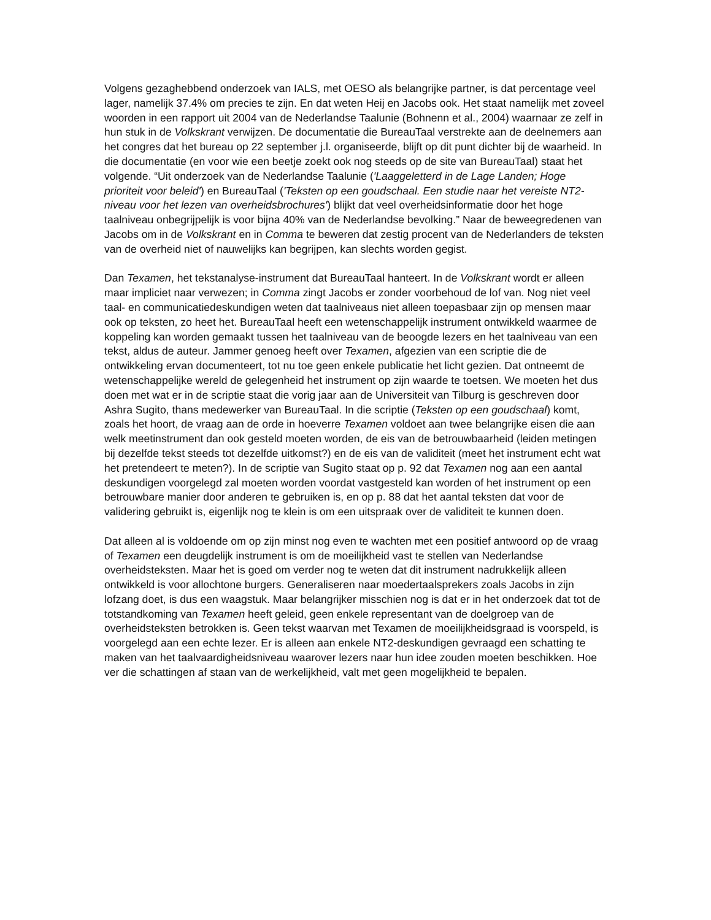Volgens gezaghebbend onderzoek van IALS, met OESO als belangrijke partner, is dat percentage veel lager, namelijk 37.4% om precies te zijn. En dat weten Heij en Jacobs ook. Het staat namelijk met zoveel woorden in een rapport uit 2004 van de Nederlandse Taalunie (Bohnenn et al., 2004) waarnaar ze zelf in hun stuk in de Volkskrant verwijzen. De documentatie die BureauTaal verstrekte aan de deelnemers aan het congres dat het bureau op 22 september j.l. organiseerde, blijft op dit punt dichter bij de waarheid. In die documentatie (en voor wie een beetje zoekt ook nog steeds op de site van BureauTaal) staat het volgende. “Uit onderzoek van de Nederlandse Taalunie ('Laaggeletterd in de Lage Landen; Hoge prioriteit voor beleid') en BureauTaal ('Teksten op een goudschaal. Een studie naar het vereiste NT2-niveau voor het lezen van overheidsbrochures') blijkt dat veel overheidsinformatie door het hoge taalniveau onbegrijpelijk is voor bijna 40% van de Nederlandse bevolking.” Naar de beweegredenen van Jacobs om in de Volkskrant en in Comma te beweren dat zestig procent van de Nederlanders de teksten van de overheid niet of nauwelijks kan begrijpen, kan slechts worden gegist.
Dan Texamen, het tekstanalyse-instrument dat BureauTaal hanteert. In de Volkskrant wordt er alleen maar impliciet naar verwezen; in Comma zingt Jacobs er zonder voorbehoud de lof van. Nog niet veel taal- en communicatiedeskundigen weten dat taalniveaus niet alleen toepasbaar zijn op mensen maar ook op teksten, zo heet het. BureauTaal heeft een wetenschappelijk instrument ontwikkeld waarmee de koppeling kan worden gemaakt tussen het taalniveau van de beoogde lezers en het taalniveau van een tekst, aldus de auteur. Jammer genoeg heeft over Texamen, afgezien van een scriptie die de ontwikkeling ervan documenteert, tot nu toe geen enkele publicatie het licht gezien. Dat ontneemt de wetenschappelijke wereld de gelegenheid het instrument op zijn waarde te toetsen. We moeten het dus doen met wat er in de scriptie staat die vorig jaar aan de Universiteit van Tilburg is geschreven door Ashra Sugito, thans medewerker van BureauTaal. In die scriptie (Teksten op een goudschaal) komt, zoals het hoort, de vraag aan de orde in hoeverre Texamen voldoet aan twee belangrijke eisen die aan welk meetinstrument dan ook gesteld moeten worden, de eis van de betrouwbaarheid (leiden metingen bij dezelfde tekst steeds tot dezelfde uitkomst?) en de eis van de validiteit (meet het instrument echt wat het pretendeert te meten?). In de scriptie van Sugito staat op p. 92 dat Texamen nog aan een aantal deskundigen voorgelegd zal moeten worden voordat vastgesteld kan worden of het instrument op een betrouwbare manier door anderen te gebruiken is, en op p. 88 dat het aantal teksten dat voor de validering gebruikt is, eigenlijk nog te klein is om een uitspraak over de validiteit te kunnen doen.
Dat alleen al is voldoende om op zijn minst nog even te wachten met een positief antwoord op de vraag of Texamen een deugdelijk instrument is om de moeilijkheid vast te stellen van Nederlandse overheidsteksten. Maar het is goed om verder nog te weten dat dit instrument nadrukkelijk alleen ontwikkeld is voor allochtone burgers. Generaliseren naar moedertaalsprekers zoals Jacobs in zijn lofzang doet, is dus een waagstuk. Maar belangrijker misschien nog is dat er in het onderzoek dat tot de totstandkoming van Texamen heeft geleid, geen enkele representant van de doelgroep van de overheidsteksten betrokken is. Geen tekst waarvan met Texamen de moeilijkheidsgraad is voorspeld, is voorgelegd aan een echte lezer. Er is alleen aan enkele NT2-deskundigen gevraagd een schatting te maken van het taalvaardigheidsniveau waarover lezers naar hun idee zouden moeten beschikken. Hoe ver die schattingen af staan van de werkelijkheid, valt met geen mogelijkheid te bepalen.